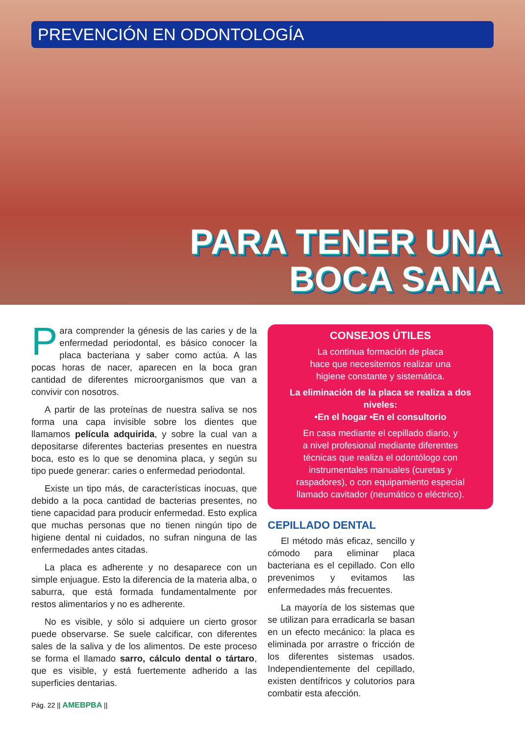PREVENCIÓN EN ODONTOLOGÍA
PARA TENER UNA
BOCA SANA
Para comprender la génesis de las caries y de la enfermedad periodontal, es básico conocer la placa bacteriana y saber como actúa. A las pocas horas de nacer, aparecen en la boca gran cantidad de diferentes microorganismos que van a convivir con nosotros.
A partir de las proteínas de nuestra saliva se nos forma una capa invisible sobre los dientes que llamamos película adquirida, y sobre la cual van a depositarse diferentes bacterias presentes en nuestra boca, esto es lo que se denomina placa, y según su tipo puede generar: caries o enfermedad periodontal.
Existe un tipo más, de características inocuas, que debido a la poca cantidad de bacterias presentes, no tiene capacidad para producir enfermedad. Esto explica que muchas personas que no tienen ningún tipo de higiene dental ni cuidados, no sufran ninguna de las enfermedades antes citadas.
La placa es adherente y no desaparece con un simple enjuague. Esto la diferencia de la materia alba, o saburra, que está formada fundamentalmente por restos alimentarios y no es adherente.
No es visible, y sólo si adquiere un cierto grosor puede observarse. Se suele calcificar, con diferentes sales de la saliva y de los alimentos. De este proceso se forma el llamado sarro, cálculo dental o tártaro, que es visible, y está fuertemente adherido a las superficies dentarias.
CONSEJOS ÚTILES
La continua formación de placa
hace que necesitemos realizar una
higiene constante y sistemática.
La eliminación de la placa se realiza a dos niveles:
•En el hogar •En el consultorio
En casa mediante el cepillado diario, y
a nivel profesional mediante diferentes
técnicas que realiza el odontólogo con
instrumentales manuales (curetas y
raspadores), o con equipamiento especial
llamado cavitador (neumático o eléctrico).
CEPILLADO DENTAL
El método más eficaz, sencillo y cómodo para eliminar placa bacteriana es el cepillado. Con ello prevenimos y evitamos las enfermedades más frecuentes.
La mayoría de los sistemas que se utilizan para erradicarla se basan en un efecto mecánico: la placa es eliminada por arrastre o fricción de los diferentes sistemas usados. Independientemente del cepillado, existen dentífricos y colutorios para combatir esta afección.
Pág. 22 || AMEBPBA ||